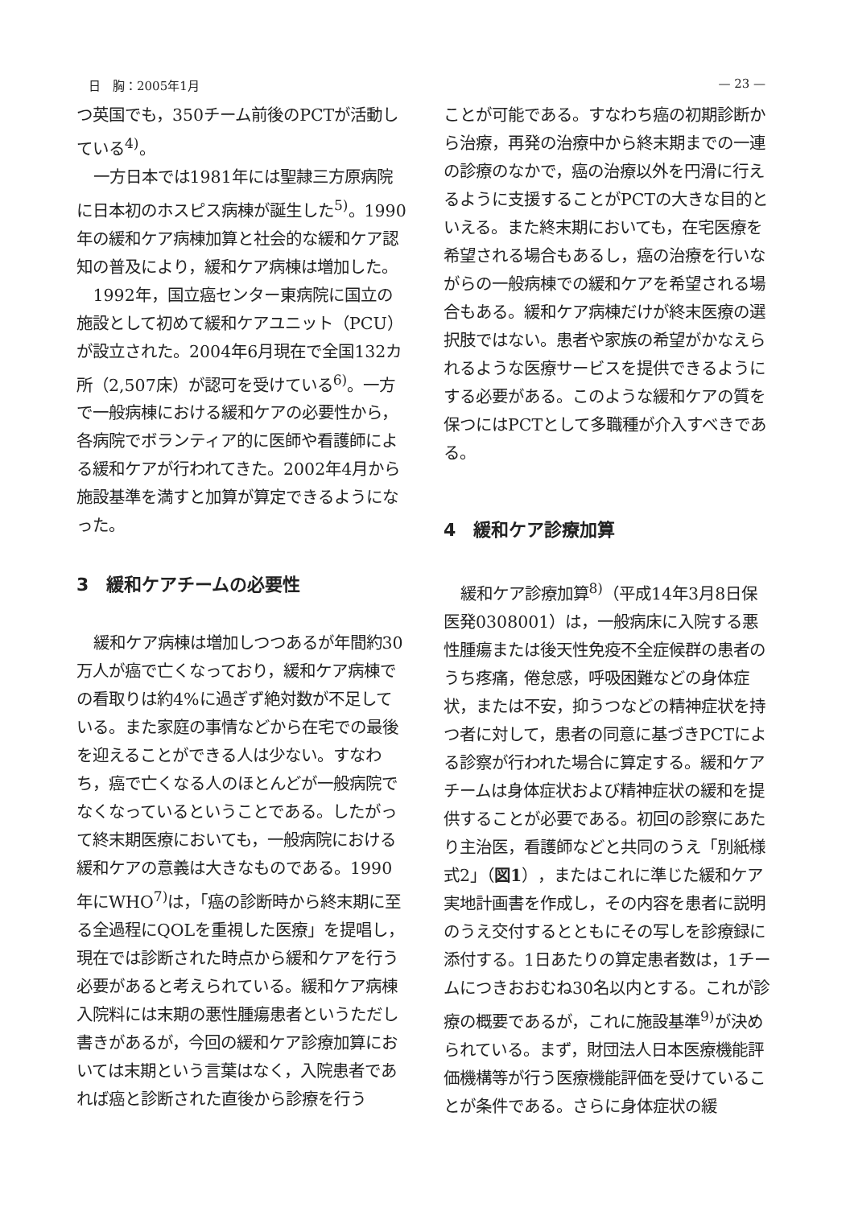日　胸：2005年1月 — 23 —
つ英国でも，350チーム前後のPCTが活動している<sup>4)</sup>。
一方日本では1981年には聖隷三方原病院に日本初のホスピス病棟が誕生した<sup>5)</sup>。1990年の緩和ケア病棟加算と社会的な緩和ケア認知の普及により，緩和ケア病棟は増加した。
1992年，国立癌センター東病院に国立の施設として初めて緩和ケアユニット（PCU）が設立された。2004年6月現在で全国132カ所（2,507床）が認可を受けている<sup>6)</sup>。一方で一般病棟における緩和ケアの必要性から，各病院でボランティア的に医師や看護師による緩和ケアが行われてきた。2002年4月から施設基準を満すと加算が算定できるようになった。
3　緩和ケアチームの必要性
緩和ケア病棟は増加しつつあるが年間約30万人が癌で亡くなっており，緩和ケア病棟での看取りは約4%に過ぎず絶対数が不足している。また家庭の事情などから在宅での最後を迎えることができる人は少ない。すなわち，癌で亡くなる人のほとんどが一般病院でなくなっているということである。したがって終末期医療においても，一般病院における緩和ケアの意義は大きなものである。1990年にWHO<sup>7)</sup>は，「癌の診断時から終末期に至る全過程にQOLを重視した医療」を提唱し，現在では診断された時点から緩和ケアを行う必要があると考えられている。緩和ケア病棟入院料には末期の悪性腫瘍患者というただし書きがあるが，今回の緩和ケア診療加算においては末期という言葉はなく，入院患者であれば癌と診断された直後から診療を行う
ことが可能である。すなわち癌の初期診断から治療，再発の治療中から終末期までの一連の診療のなかで，癌の治療以外を円滑に行えるように支援することがPCTの大きな目的といえる。また終末期においても，在宅医療を希望される場合もあるし，癌の治療を行いながらの一般病棟での緩和ケアを希望される場合もある。緩和ケア病棟だけが終末医療の選択肢ではない。患者や家族の希望がかなえられるような医療サービスを提供できるようにする必要がある。このような緩和ケアの質を保つにはPCTとして多職種が介入すべきである。
4　緩和ケア診療加算
緩和ケア診療加算<sup>8)</sup>（平成14年3月8日保医発0308001）は，一般病床に入院する悪性腫瘍または後天性免疫不全症候群の患者のうち疼痛，倦怠感，呼吸困難などの身体症状，または不安，抑うつなどの精神症状を持つ者に対して，患者の同意に基づきPCTによる診察が行われた場合に算定する。緩和ケアチームは身体症状および精神症状の緩和を提供することが必要である。初回の診察にあたり主治医，看護師などと共同のうえ「別紙様式2」（図1），またはこれに準じた緩和ケア実地計画書を作成し，その内容を患者に説明のうえ交付するとともにその写しを診療録に添付する。1日あたりの算定患者数は，1チームにつきおおむね30名以内とする。これが診療の概要であるが，これに施設基準<sup>9)</sup>が決められている。まず，財団法人日本医療機能評価機構等が行う医療機能評価を受けていることが条件である。さらに身体症状の緩